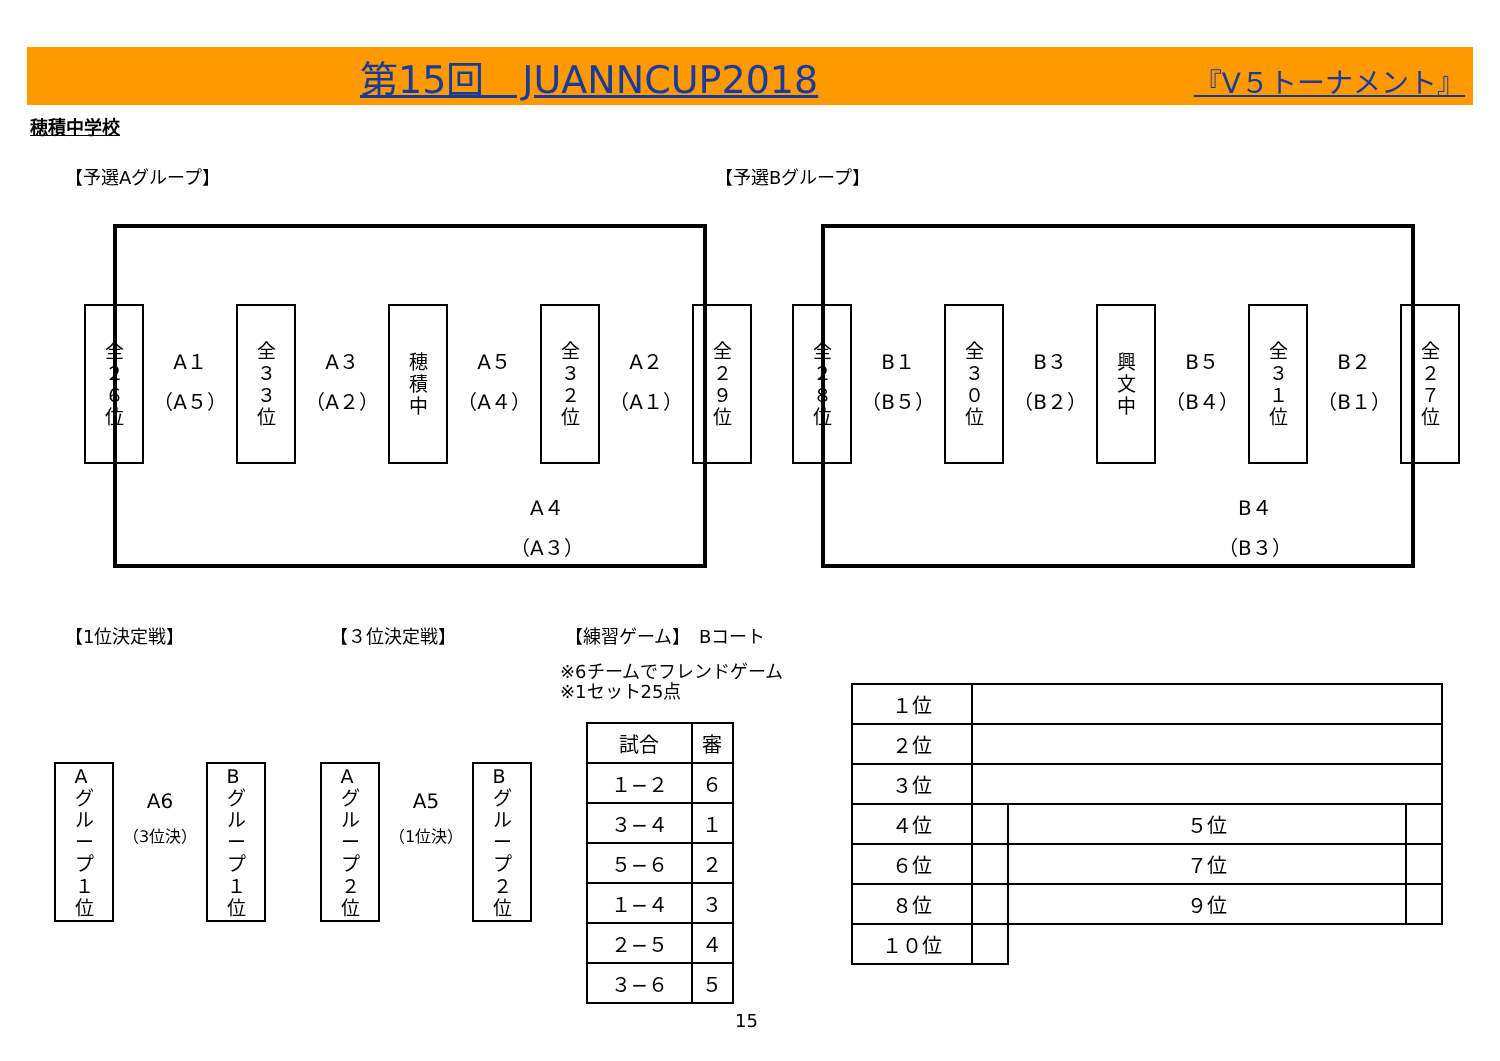第15回　JUANNCUP2018 『V５トーナメント』
穂積中学校
【予選Aグループ】 【予選Bグループ】
全
２
６
位
A１
（A５）
全
３
３
位
A３
（A２）
穂
積
中
A５
（A４）
全
３
２
位
A２
（A１）
全
２
９
位
全
２
８
位
B１
（B５）
全
３
０
位
B３
（B２）
興
文
中
B５
（B４）
全
３
１
位
B２
（B１）
全
２
７
位
A４
（A３）
B４
（B３）
【1位決定戦】 【３位決定戦】 【練習ゲーム】　Bコート
※6チームでフレンドゲーム
※1セット25点
A
グ
ル
ー
プ
１
位
A6
（3位決）
B
グ
ル
ー
プ
１
位
A
グ
ル
ー
プ
２
位
A5
（1位決）
B
グ
ル
ー
プ
２
位
| 試合 | 審 |
| １−２ | ６ |
| ３−４ | １ |
| ５−６ | ２ |
| １−４ | ３ |
| ２−５ | ４ |
| ３−６ | ５ |
| １位 | | | |
| ２位 | | | |
| ３位 | | | |
| ４位 | | ５位 | |
| ６位 | | ７位 | |
| ８位 | | ９位 | |
| １０位 | | | |
15